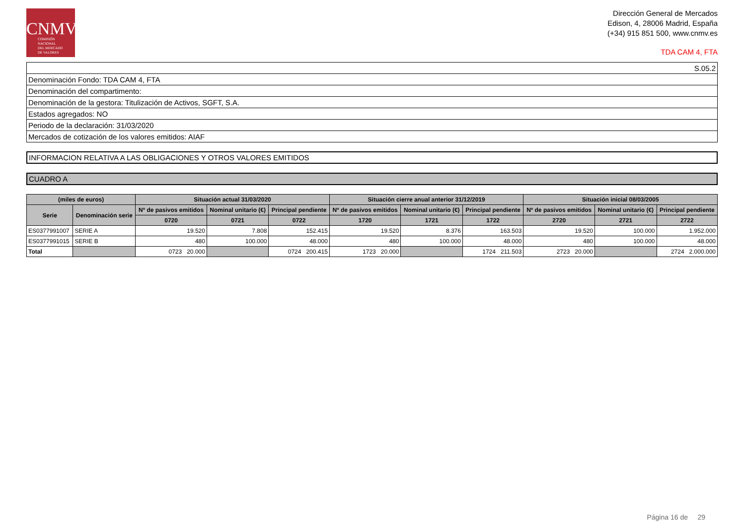CNMV
COMISIÓN
NACIONAL
DEL MERCADO
DE VALORES
Dirección General de Mercados
Edison, 4, 28006 Madrid, España
(+34) 915 851 500, www.cnmv.es
TDA CAM 4, FTA
| S.05.2 |
| Denominación Fondo: TDA CAM 4, FTA |
| Denominación del compartimento: |
| Denominación de la gestora: Titulización de Activos, SGFT, S.A. |
| Estados agregados: NO |
| Periodo de la declaración: 31/03/2020 |
| Mercados de cotización de los valores emitidos: AIAF |
INFORMACION RELATIVA A LAS OBLIGACIONES Y OTROS VALORES EMITIDOS
CUADRO A
| (miles de euros) | | Situación actual 31/03/2020 | | | Situación cierre anual anterior 31/12/2019 | | | Situación inicial 08/03/2005 | | |
| --- | --- | --- | --- | --- | --- | --- | --- | --- | --- | --- |
| Serie | Denominación serie | Nº de pasivos emitidos | Nominal unitario (€) | Principal pendiente | Nº de pasivos emitidos | Nominal unitario (€) | Principal pendiente | Nº de pasivos emitidos | Nominal unitario (€) | Principal pendiente |
| | | 0720 | 0721 | 0722 | 1720 | 1721 | 1722 | 2720 | 2721 | 2722 |
| ES0377991007 | SERIE A | 19.520 | 7.808 | 152.415 | 19.520 | 8.376 | 163.503 | 19.520 | 100.000 | 1.952.000 |
| ES0377991015 | SERIE B | 480 | 100.000 | 48.000 | 480 | 100.000 | 48.000 | 480 | 100.000 | 48.000 |
| Total | | 0723 20.000 | | 0724 200.415 | 1723 20.000 | | 1724 211.503 | 2723 20.000 | | 2724 2.000.000 |
Página 16 de 29